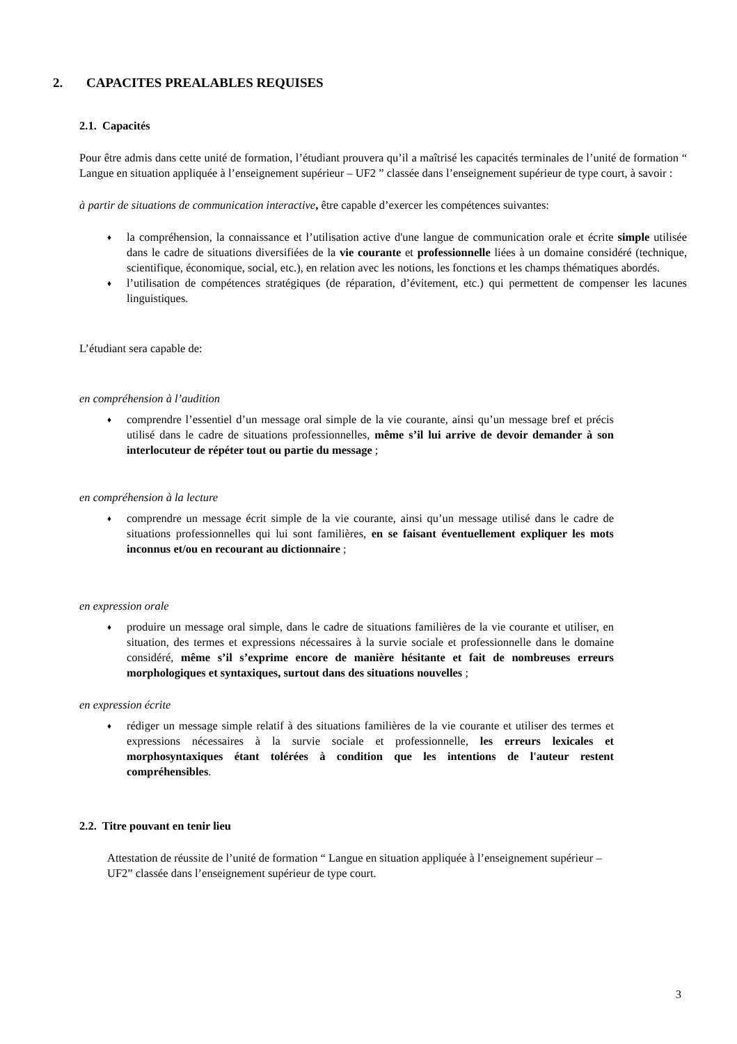2. CAPACITES PREALABLES REQUISES
2.1. Capacités
Pour être admis dans cette unité de formation, l’étudiant prouvera qu’il a maîtrisé les capacités terminales de l’unité de formation “ Langue en situation appliquée à l’enseignement supérieur – UF2 ” classée dans l’enseignement supérieur de type court, à savoir :
à partir de situations de communication interactive, être capable d’exercer les compétences suivantes:
♦ la compréhension, la connaissance et l’utilisation active d'une langue de communication orale et écrite simple utilisée dans le cadre de situations diversifiées de la vie courante et professionnelle liées à un domaine considéré (technique, scientifique, économique, social, etc.), en relation avec les notions, les fonctions et les champs thématiques abordés.
♦ l’utilisation de compétences stratégiques (de réparation, d’évitement, etc.) qui permettent de compenser les lacunes linguistiques.
L’étudiant sera capable de:
en compréhension à l’audition
♦ comprendre l’essentiel d’un message oral simple de la vie courante, ainsi qu’un message bref et précis utilisé dans le cadre de situations professionnelles, même s’il lui arrive de devoir demander à son interlocuteur de répéter tout ou partie du message ;
en compréhension à la lecture
♦ comprendre un message écrit simple de la vie courante, ainsi qu’un message utilisé dans le cadre de situations professionnelles qui lui sont familières, en se faisant éventuellement expliquer les mots inconnus et/ou en recourant au dictionnaire ;
en expression orale
♦ produire un message oral simple, dans le cadre de situations familières de la vie courante et utiliser, en situation, des termes et expressions nécessaires à la survie sociale et professionnelle dans le domaine considéré, même s’il s’exprime encore de manière hésitante et fait de nombreuses erreurs morphologiques et syntaxiques, surtout dans des situations nouvelles ;
en expression écrite
♦ rédiger un message simple relatif à des situations familières de la vie courante et utiliser des termes et expressions nécessaires à la survie sociale et professionnelle, les erreurs lexicales et morphosyntaxiques étant tolérées à condition que les intentions de l'auteur restent compréhensibles.
2.2. Titre pouvant en tenir lieu
Attestation de réussite de l’unité de formation “ Langue en situation appliquée à l’enseignement supérieur – UF2” classée dans l’enseignement supérieur de type court.
3